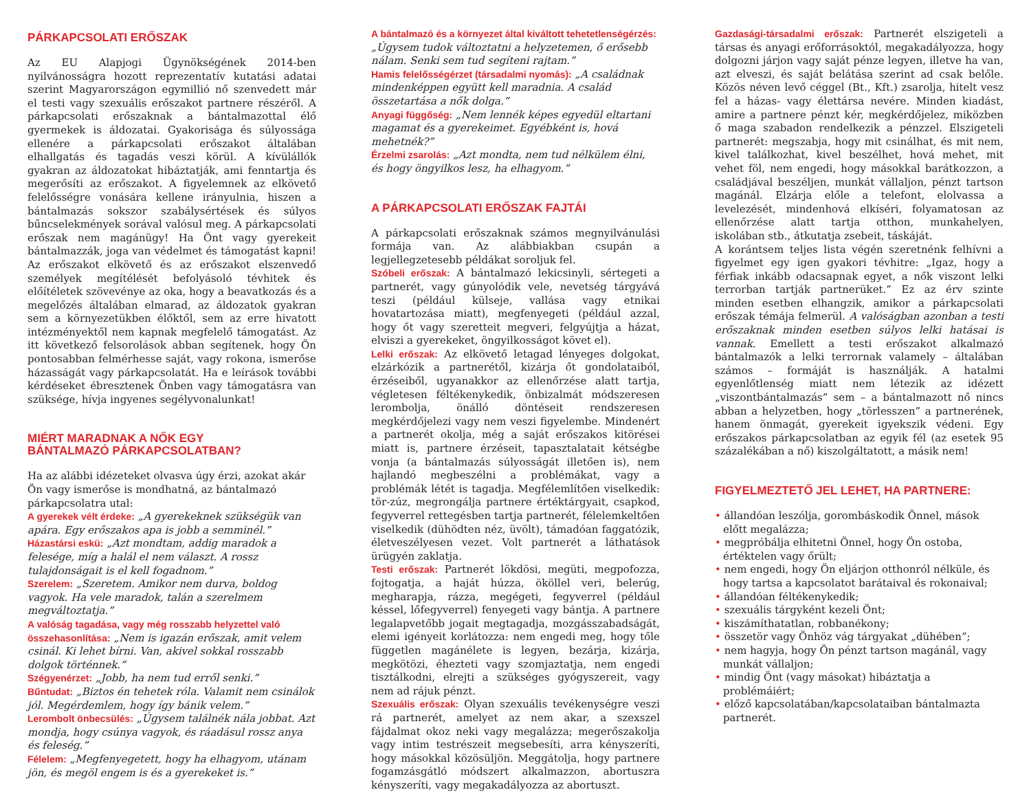PÁRKAPCSOLATI ERŐSZAK
Az EU Alapjogi Ügynökségének 2014-ben nyilvánosságra hozott reprezentatív kutatási adatai szerint Magyarországon egymillió nő szenvedett már el testi vagy szexuális erőszakot partnere részéről. A párkapcsolati erőszaknak a bántalmazottal élő gyermekek is áldozatai. Gyakorisága és súlyossága ellenére a párkapcsolati erőszakot általában elhallgatás és tagadás veszi körül. A kívülállók gyakran az áldozatokat hibáztatják, ami fenntartja és megerősíti az erőszakot. A figyelemnek az elkövető felelősségre vonására kellene irányulnia, hiszen a bántalmazás sokszor szabálysértések és súlyos bűncselekmények sorával valósul meg. A párkapcsolati erőszak nem magánügy! Ha Önt vagy gyerekeit bántalmazzák, joga van védelmet és támogatást kapni! Az erőszakot elkövető és az erőszakot elszenvedő személyek megítélését befolyásoló tévhitek és előítéletek szövevénye az oka, hogy a beavatkozás és a megelőzés általában elmarad, az áldozatok gyakran sem a környezetükben élőktől, sem az erre hivatott intézményektől nem kapnak megfelelő támogatást. Az itt következő felsorolások abban segítenek, hogy Ön pontosabban felmérhesse saját, vagy rokona, ismerőse házasságát vagy párkapcsolatát. Ha e leírások további kérdéseket ébresztenek Önben vagy támogatásra van szüksége, hívja ingyenes segélyvonalunkat!
MIÉRT MARADNAK A NŐK EGY
BÁNTALMAZÓ PÁRKAPCSOLATBAN?
Ha az alábbi idézeteket olvasva úgy érzi, azokat akár Ön vagy ismerőse is mondhatná, az bántalmazó párkapcsolatra utal:
A gyerekek vélt érdeke: „A gyerekeknek szükségük van apára. Egy erőszakos apa is jobb a semminél.”
Házastársi eskü: „Azt mondtam, addig maradok a felesége, míg a halál el nem választ. A rossz tulajdonságait is el kell fogadnom.”
Szerelem: „Szeretem. Amikor nem durva, boldog vagyok. Ha vele maradok, talán a szerelmem megváltoztatja.”
A valóság tagadása, vagy még rosszabb helyzettel való összehasonlítása: „Nem is igazán erőszak, amit velem csinál. Ki lehet bírni. Van, akivel sokkal rosszabb dolgok történnek.”
Szégyenérzet: „Jobb, ha nem tud erről senki.”
Bűntudat: „Biztos én tehetek róla. Valamit nem csinálok jól. Megérdemlem, hogy így bánik velem.”
Lerombolt önbecsülés: „Úgysem találnék nála jobbat. Azt mondja, hogy csúnya vagyok, és ráadásul rossz anya és feleség.”
Félelem: „Megfenyegetett, hogy ha elhagyom, utánam jön, és megöl engem is és a gyerekeket is.”
A bántalmazó és a környezet által kiváltott tehetetlenségérzés: „Úgysem tudok változtatni a helyzetemen, ő erősebb nálam. Senki sem tud segíteni rajtam.”
Hamis felelősségérzet (társadalmi nyomás): „A családnak mindenképpen együtt kell maradnia. A család összetartása a nők dolga.”
Anyagi függőség: „Nem lennék képes egyedül eltartani magamat és a gyerekeimet. Egyébként is, hová mehetnék?”
Érzelmi zsarolás: „Azt mondta, nem tud nélkülem élni, és hogy öngyilkos lesz, ha elhagyom.”
A PÁRKAPCSOLATI ERŐSZAK FAJTÁI
A párkapcsolati erőszaknak számos megnyilvánulási formája van. Az alábbiakban csupán a legjellegzetesebb példákat soroljuk fel.
Szóbeli erőszak: A bántalmazó lekicsinyli, sértegeti a partnerét, vagy gúnyolódik vele, nevetség tárgyává teszi (például külseje, vallása vagy etnikai hovatartozása miatt), megfenyegeti (például azzal, hogy őt vagy szeretteit megveri, felgyújtja a házat, elviszi a gyerekeket, öngyilkosságot követ el).
Lelki erőszak: Az elkövető letagad lényeges dolgokat, elzárkózik a partnerétől, kizárja őt gondolataiból, érzéseiből, ugyanakkor az ellenőrzése alatt tartja, végletesen féltékenykedik, önbizalmát módszeresen lerombolja, önálló döntéseit rendszeresen megkérdőjelezi vagy nem veszi figyelembe. Mindenért a partnerét okolja, még a saját erőszakos kitörései miatt is, partnere érzéseit, tapasztalatait kétségbe vonja (a bántalmazás súlyosságát illetően is), nem hajlandó megbeszélni a problémákat, vagy a problémák létét is tagadja. Megfélemlítően viselkedik: tör-zúz, megrongálja partnere értéktárgyait, csapkod, fegyverrel rettegésben tartja partnerét, félelemkeltően viselkedik (dühödten néz, üvölt), támadóan faggatózik, életveszélyesen vezet. Volt partnerét a láthatások ürügyén zaklatja.
Testi erőszak: Partnerét lökdösi, megüti, megpofozza, fojtogatja, a haját húzza, ököllel veri, belerúg, megharapja, rázza, megégeti, fegyverrel (például késsel, lőfegyverrel) fenyegeti vagy bántja. A partnere legalapvetőbb jogait megtagadja, mozgásszabadságát, elemi igényeit korlátozza: nem engedi meg, hogy tőle független magánélete is legyen, bezárja, kizárja, megkötözi, éhezteti vagy szomjaztatja, nem engedi tisztálkodni, elrejti a szükséges gyógyszereit, vagy nem ad rájuk pénzt.
Szexuális erőszak: Olyan szexuális tevékenységre veszi rá partnerét, amelyet az nem akar, a szexszel fájdalmat okoz neki vagy megalázza; megerőszakolja vagy intim testrészeit megsebesíti, arra kényszeríti, hogy másokkal közösüljön. Meggátolja, hogy partnere fogamzásgátló módszert alkalmazzon, abortuszra kényszeríti, vagy megakadályozza az abortuszt.
Gazdasági-társadalmi erőszak: Partnerét elszigeteli a társas és anyagi erőforrásoktól, megakadályozza, hogy dolgozni járjon vagy saját pénze legyen, illetve ha van, azt elveszi, és saját belátása szerint ad csak belőle. Közös néven levő céggel (Bt., Kft.) zsarolja, hitelt vesz fel a házas- vagy élettársa nevére. Minden kiadást, amire a partnere pénzt kér, megkérdőjelez, miközben ő maga szabadon rendelkezik a pénzzel. Elszigeteli partnerét: megszabja, hogy mit csinálhat, és mit nem, kivel találkozhat, kivel beszélhet, hová mehet, mit vehet föl, nem engedi, hogy másokkal barátkozzon, a családjával beszéljen, munkát vállaljon, pénzt tartson magánál. Elzárja előle a telefont, elolvassa a levelezését, mindenhová elkíséri, folyamatosan az ellenőrzése alatt tartja otthon, munkahelyen, iskolában stb., átkutatja zsebeit, táskáját.
A korántsem teljes lista végén szeretnénk felhívni a figyelmet egy igen gyakori tévhitre: „Igaz, hogy a férfiak inkább odacsapnak egyet, a nők viszont lelki terrorban tartják partnerüket.” Ez az érv szinte minden esetben elhangzik, amikor a párkapcsolati erőszak témája felmerül. A valóságban azonban a testi erőszaknak minden esetben súlyos lelki hatásai is vannak. Emellett a testi erőszakot alkalmazó bántalmazók a lelki terrornak valamely – általában számos – formáját is használják. A hatalmi egyenlőtlenség miatt nem létezik az idézett „viszontbántalmazás” sem – a bántalmazott nő nincs abban a helyzetben, hogy „törlesszen” a partnerének, hanem önmagát, gyerekeit igyekszik védeni. Egy erőszakos párkapcsolatban az egyik fél (az esetek 95 százalékában a nő) kiszolgáltatott, a másik nem!
FIGYELMEZTETŐ JEL LEHET, HA PARTNERE:
• állandóan leszólja, gorombáskodik Önnel, mások előtt megalázza;
• megpróbálja elhitetni Önnel, hogy Ön ostoba, értéktelen vagy őrült;
• nem engedi, hogy Ön eljárjon otthonról nélküle, és hogy tartsa a kapcsolatot barátaival és rokonaival;
• állandóan féltékenykedik;
• szexuális tárgyként kezeli Önt;
• kiszámíthatatlan, robbanékony;
• összetör vagy Önhöz vág tárgyakat „dühében”;
• nem hagyja, hogy Ön pénzt tartson magánál, vagy munkát vállaljon;
• mindig Önt (vagy másokat) hibáztatja a problémáiért;
• előző kapcsolatában/kapcsolataiban bántalmazta partnerét.